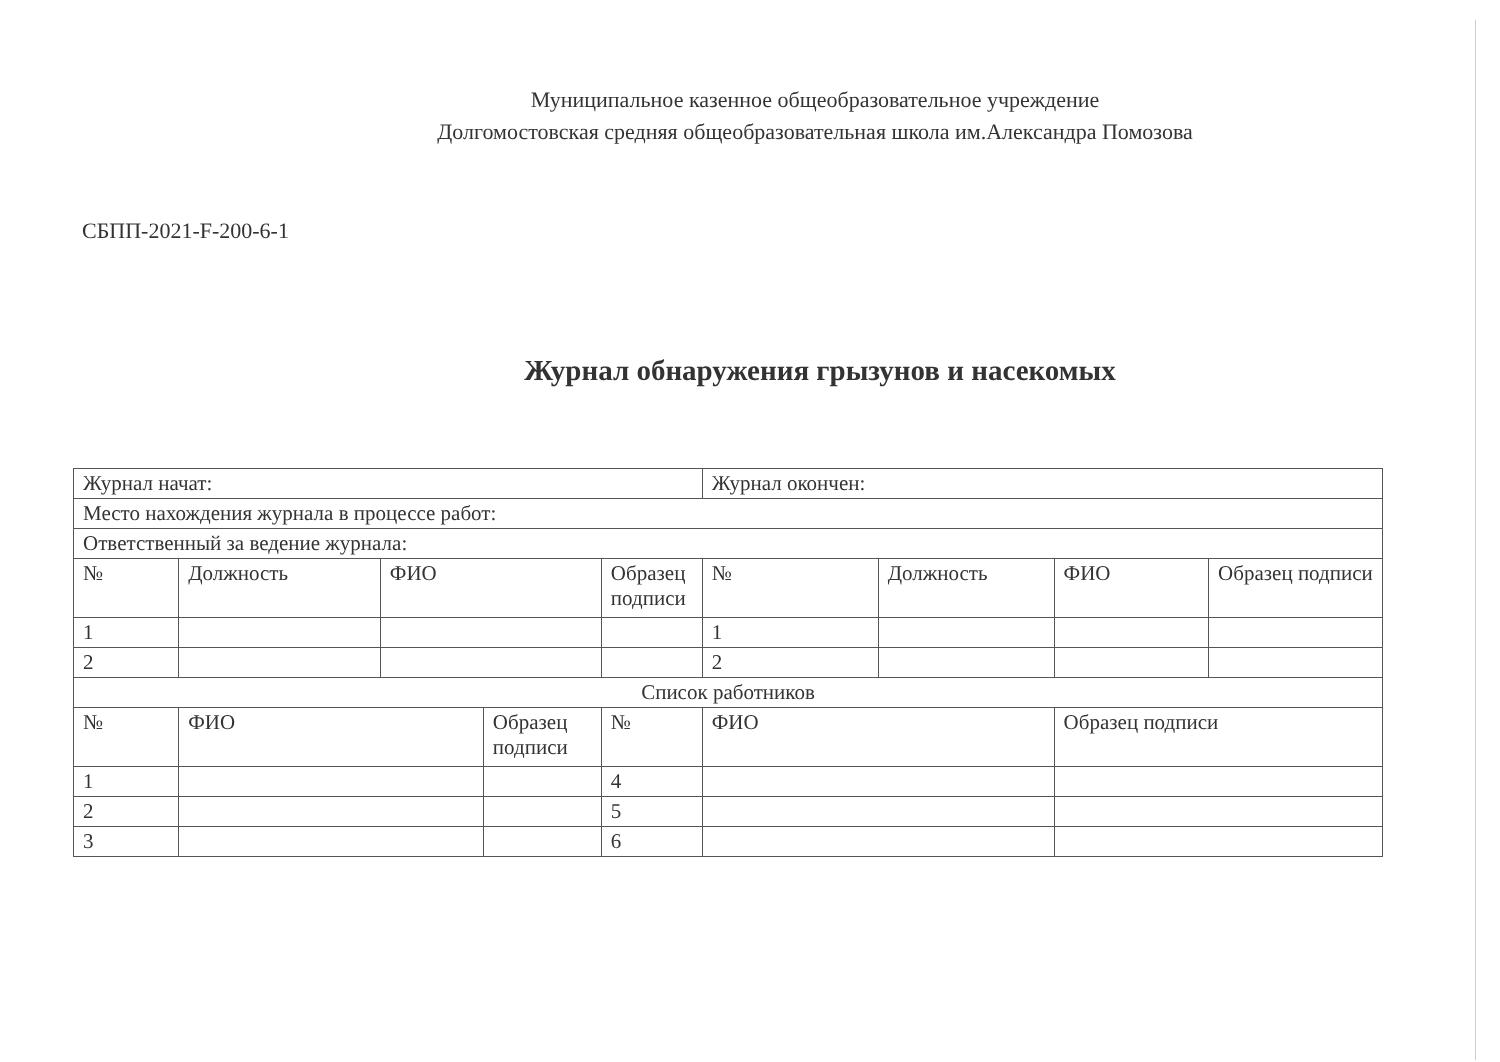Муниципальное казенное общеобразовательное учреждение
Долгомостовская средняя общеобразовательная школа им.Александра Помозова
СБПП-2021-F-200-6-1
Журнал обнаружения грызунов и насекомых
| Журнал начат: | | | | | Журнал окончен: | | | |
| Место нахождения журнала в процессе работ: | | | | | | | | |
| Ответственный за ведение журнала: | | | | | | | | |
| № | Должность | ФИО | | Образец подписи | № | Должность | ФИО | Образец подписи |
| 1 | | | | | 1 | | | |
| 2 | | | | | 2 | | | |
| Список работников | | | | | | | | |
| № | ФИО | | Образец подписи | № | ФИО | | Образец подписи | |
| 1 | | | | 4 | | | | |
| 2 | | | | 5 | | | | |
| 3 | | | | 6 | | | | |